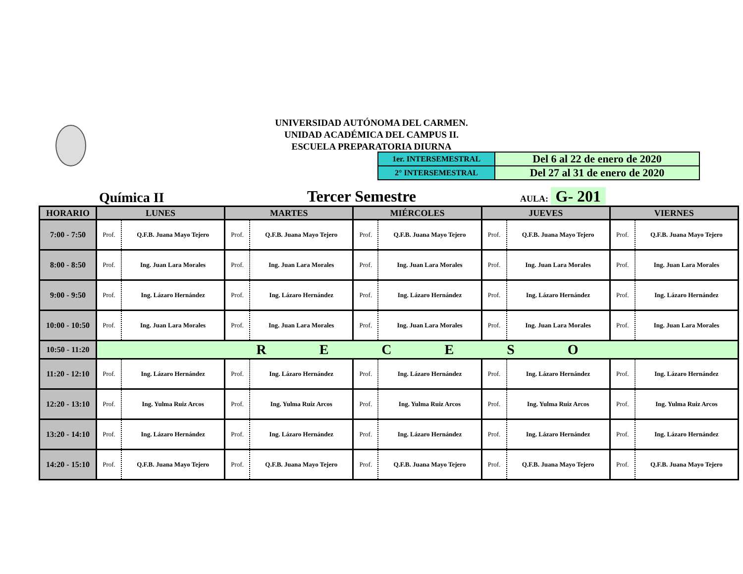UNIVERSIDAD AUTÓNOMA DEL CARMEN.
UNIDAD ACADÉMICA DEL CAMPUS II.
ESCUELA PREPARATORIA DIURNA
| 1er. INTERSEMESTRAL | Del 6 al 22 de enero de 2020 |
| 2° INTERSEMESTRAL | Del 27 al 31 de enero de 2020 |
Química II Tercer Semestre AULA: G- 201
| HORARIO | LUNES | | MARTES | | MIÉRCOLES | | JUEVES | | VIERNES | |
| --- | --- | --- | --- | --- | --- | --- | --- | --- | --- | --- |
| 7:00 - 7:50 | Prof. | Q.F.B. Juana Mayo Tejero | Prof. | Q.F.B. Juana Mayo Tejero | Prof. | Q.F.B. Juana Mayo Tejero | Prof. | Q.F.B. Juana Mayo Tejero | Prof. | Q.F.B. Juana Mayo Tejero |
| 8:00 - 8:50 | Prof. | Ing. Juan Lara Morales | Prof. | Ing. Juan Lara Morales | Prof. | Ing. Juan Lara Morales | Prof. | Ing. Juan Lara Morales | Prof. | Ing. Juan Lara Morales |
| 9:00 - 9:50 | Prof. | Ing. Lázaro Hernández | Prof. | Ing. Lázaro Hernández | Prof. | Ing. Lázaro Hernández | Prof. | Ing. Lázaro Hernández | Prof. | Ing. Lázaro Hernández |
| 10:00 - 10:50 | Prof. | Ing. Juan Lara Morales | Prof. | Ing. Juan Lara Morales | Prof. | Ing. Juan Lara Morales | Prof. | Ing. Juan Lara Morales | Prof. | Ing. Juan Lara Morales |
| 10:50 - 11:20 | R E C E S O | | | | | | | | | |
| 11:20 - 12:10 | Prof. | Ing. Lázaro Hernández | Prof. | Ing. Lázaro Hernández | Prof. | Ing. Lázaro Hernández | Prof. | Ing. Lázaro Hernández | Prof. | Ing. Lázaro Hernández |
| 12:20 - 13:10 | Prof. | Ing. Yulma Ruiz Arcos | Prof. | Ing. Yulma Ruiz Arcos | Prof. | Ing. Yulma Ruiz Arcos | Prof. | Ing. Yulma Ruiz Arcos | Prof. | Ing. Yulma Ruiz Arcos |
| 13:20 - 14:10 | Prof. | Ing. Lázaro Hernández | Prof. | Ing. Lázaro Hernández | Prof. | Ing. Lázaro Hernández | Prof. | Ing. Lázaro Hernández | Prof. | Ing. Lázaro Hernández |
| 14:20 - 15:10 | Prof. | Q.F.B. Juana Mayo Tejero | Prof. | Q.F.B. Juana Mayo Tejero | Prof. | Q.F.B. Juana Mayo Tejero | Prof. | Q.F.B. Juana Mayo Tejero | Prof. | Q.F.B. Juana Mayo Tejero |